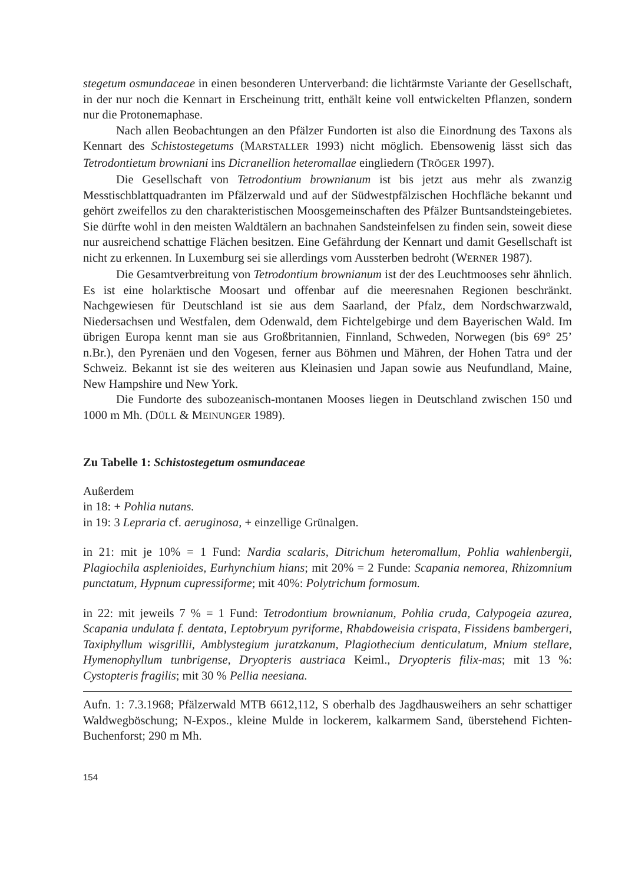stegetum osmundaceae in einen besonderen Unterverband: die lichtärmste Variante der Gesellschaft, in der nur noch die Kennart in Erscheinung tritt, enthält keine voll entwickelten Pflanzen, sondern nur die Protonemaphase.
Nach allen Beobachtungen an den Pfälzer Fundorten ist also die Einordnung des Taxons als Kennart des Schistostegetums (MARSTALLER 1993) nicht möglich. Ebensowenig lässt sich das Tetrodontietum browniani ins Dicranellion heteromallae eingliedern (TRÖGER 1997).
Die Gesellschaft von Tetrodontium brownianum ist bis jetzt aus mehr als zwanzig Messtischblattquadranten im Pfälzerwald und auf der Südwestpfälzischen Hochfläche bekannt und gehört zweifellos zu den charakteristischen Moosgemeinschaften des Pfälzer Buntsandsteingebietes. Sie dürfte wohl in den meisten Waldtälern an bachnahen Sandsteinfelsen zu finden sein, soweit diese nur ausreichend schattige Flächen besitzen. Eine Gefährdung der Kennart und damit Gesellschaft ist nicht zu erkennen. In Luxemburg sei sie allerdings vom Aussterben bedroht (WERNER 1987).
Die Gesamtverbreitung von Tetrodontium brownianum ist der des Leuchtmooses sehr ähnlich. Es ist eine holarktische Moosart und offenbar auf die meeresnahen Regionen beschränkt. Nachgewiesen für Deutschland ist sie aus dem Saarland, der Pfalz, dem Nordschwarzwald, Niedersachsen und Westfalen, dem Odenwald, dem Fichtelgebirge und dem Bayerischen Wald. Im übrigen Europa kennt man sie aus Großbritannien, Finnland, Schweden, Norwegen (bis 69° 25’ n.Br.), den Pyrenäen und den Vogesen, ferner aus Böhmen und Mähren, der Hohen Tatra und der Schweiz. Bekannt ist sie des weiteren aus Kleinasien und Japan sowie aus Neufundland, Maine, New Hampshire und New York.
Die Fundorte des subozeanisch-montanen Mooses liegen in Deutschland zwischen 150 und 1000 m Mh. (DÜLL & MEINUNGER 1989).
Zu Tabelle 1: Schistostegetum osmundaceae
Außerdem
in 18: + Pohlia nutans.
in 19: 3 Lepraria cf. aeruginosa, + einzellige Grünalgen.
in 21: mit je 10% = 1 Fund: Nardia scalaris, Ditrichum heteromallum, Pohlia wahlenbergii, Plagiochila asplenioides, Eurhynchium hians; mit 20% = 2 Funde: Scapania nemorea, Rhizomnium punctatum, Hypnum cupressiforme; mit 40%: Polytrichum formosum.
in 22: mit jeweils 7 % = 1 Fund: Tetrodontium brownianum, Pohlia cruda, Calypogeia azurea, Scapania undulata f. dentata, Leptobryum pyriforme, Rhabdoweisia crispata, Fissidens bambergeri, Taxiphyllum wisgrillii, Amblystegium juratzkanum, Plagiothecium denticulatum, Mnium stellare, Hymenophyllum tunbrigense, Dryopteris austriaca Keiml., Dryopteris filix-mas; mit 13 %: Cystopteris fragilis; mit 30 % Pellia neesiana.
Aufn. 1: 7.3.1968; Pfälzerwald MTB 6612,112, S oberhalb des Jagdhausweihers an sehr schattiger Waldwegböschung; N-Expos., kleine Mulde in lockerem, kalkarmem Sand, überstehend Fichten-Buchenforst; 290 m Mh.
154